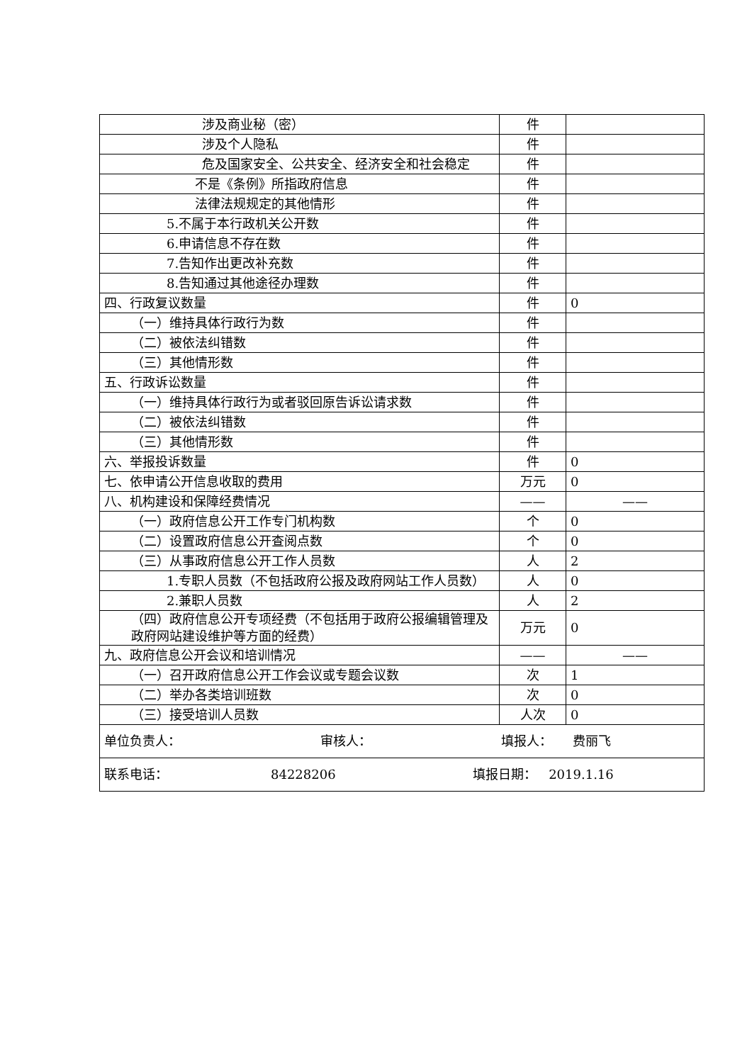| 涉及商业秘（密） | 件 | |
| 涉及个人隐私 | 件 | |
| 危及国家安全、公共安全、经济安全和社会稳定 | 件 | |
| 不是《条例》所指政府信息 | 件 | |
| 法律法规规定的其他情形 | 件 | |
| 5.不属于本行政机关公开数 | 件 | |
| 6.申请信息不存在数 | 件 | |
| 7.告知作出更改补充数 | 件 | |
| 8.告知通过其他途径办理数 | 件 | |
| 四、行政复议数量 | 件 | 0 |
| （一）维持具体行政行为数 | 件 | |
| （二）被依法纠错数 | 件 | |
| （三）其他情形数 | 件 | |
| 五、行政诉讼数量 | 件 | |
| （一）维持具体行政行为或者驳回原告诉讼请求数 | 件 | |
| （二）被依法纠错数 | 件 | |
| （三）其他情形数 | 件 | |
| 六、举报投诉数量 | 件 | 0 |
| 七、依申请公开信息收取的费用 | 万元 | 0 |
| 八、机构建设和保障经费情况 | —— | —— |
| （一）政府信息公开工作专门机构数 | 个 | 0 |
| （二）设置政府信息公开查阅点数 | 个 | 0 |
| （三）从事政府信息公开工作人员数 | 人 | 2 |
| 1.专职人员数（不包括政府公报及政府网站工作人员数） | 人 | 0 |
| 2.兼职人员数 | 人 | 2 |
| （四）政府信息公开专项经费（不包括用于政府公报编辑管理及政府网站建设维护等方面的经费） | 万元 | 0 |
| 九、政府信息公开会议和培训情况 | —— | —— |
| （一）召开政府信息公开工作会议或专题会议数 | 次 | 1 |
| （二）举办各类培训班数 | 次 | 0 |
| （三）接受培训人员数 | 人次 | 0 |
| 单位负责人： 审核人： 填报人： 费丽飞 | | |
| 联系电话： 84228206 填报日期： 2019.1.16 | | |